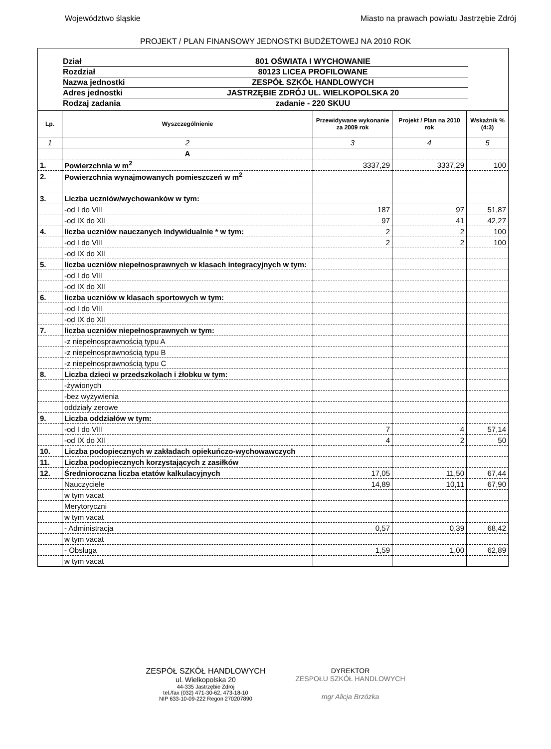Województwo śląskie Miasto na prawach powiatu Jastrzębie Zdrój
PROJEKT / PLAN FINANSOWY JEDNOSTKI BUDŻETOWEJ NA 2010 ROK
Dział 801 OŚWIATA I WYCHOWANIE
Rozdział 80123 LICEA PROFILOWANE
Nazwa jednostki ZESPÓŁ SZKÓŁ HANDLOWYCH
Adres jednostki JASTRZĘBIE ZDRÓJ UL. WIELKOPOLSKA 20
Rodzaj zadania zadanie - 220 SKUU
| Lp. | Wyszczególnienie | Przewidywane wykonanie za 2009 rok | Projekt / Plan na 2010 rok | Wskaźnik % (4:3) |
| --- | --- | --- | --- | --- |
| 1 | 2 | 3 | 4 | 5 |
| | A | | | |
| 1. | Powierzchnia w m<sup>2</sup> | 3337,29 | 3337,29 | 100 |
| 2. | Powierzchnia wynajmowanych pomieszczeń w m<sup>2</sup> | | | |
| 3. | Liczba uczniów/wychowanków w tym: | | | |
| | -od I do VIII | 187 | 97 | 51,87 |
| | -od IX do XII | 97 | 41 | 42,27 |
| 4. | liczba uczniów nauczanych indywidualnie * w tym: | 2 | 2 | 100 |
| | -od I do VIII | 2 | 2 | 100 |
| | -od IX do XII | | | |
| 5. | liczba uczniów niepełnosprawnych w klasach integracyjnych w tym: | | | |
| | -od I do VIII | | | |
| | -od IX do XII | | | |
| 6. | liczba uczniów w klasach sportowych w tym: | | | |
| | -od I do VIII | | | |
| | -od IX do XII | | | |
| 7. | liczba uczniów niepełnosprawnych w tym: | | | |
| | -z niepełnosprawnością typu A | | | |
| | -z niepełnosprawnością typu B | | | |
| | -z niepełnosprawnością typu C | | | |
| 8. | Liczba dzieci w przedszkolach i żłobku w tym: | | | |
| | -żywionych | | | |
| | -bez wyżywienia | | | |
| | oddziały zerowe | | | |
| 9. | Liczba oddziałów w tym: | | | |
| | -od I do VIII | 7 | 4 | 57,14 |
| | -od IX do XII | 4 | 2 | 50 |
| 10. | Liczba podopiecznych w zakładach opiekuńczo-wychowawczych | | | |
| 11. | Liczba podopiecznych korzystających z zasiłków | | | |
| 12. | Średnioroczna liczba etatów kalkulacyjnych | 17,05 | 11,50 | 67,44 |
| | Nauczyciele | 14,89 | 10,11 | 67,90 |
| | w tym vacat | | | |
| | Merytoryczni | | | |
| | w tym vacat | | | |
| | - Administracja | 0,57 | 0,39 | 68,42 |
| | w tym vacat | | | |
| | - Obsługa | 1,59 | 1,00 | 62,89 |
| | w tym vacat | | | |
ZESPÓŁ SZKÓŁ HANDLOWYCH
ul. Wielkopolska 20
44-335 Jastrzębie Zdrój
tel./fax (032) 471-30-62, 473-18-10
NIP 633-10-09-222 Regon 270207890
DYREKTOR
ZESPOŁU SZKÓŁ HANDLOWYCH
mgr Alicja Brzózka